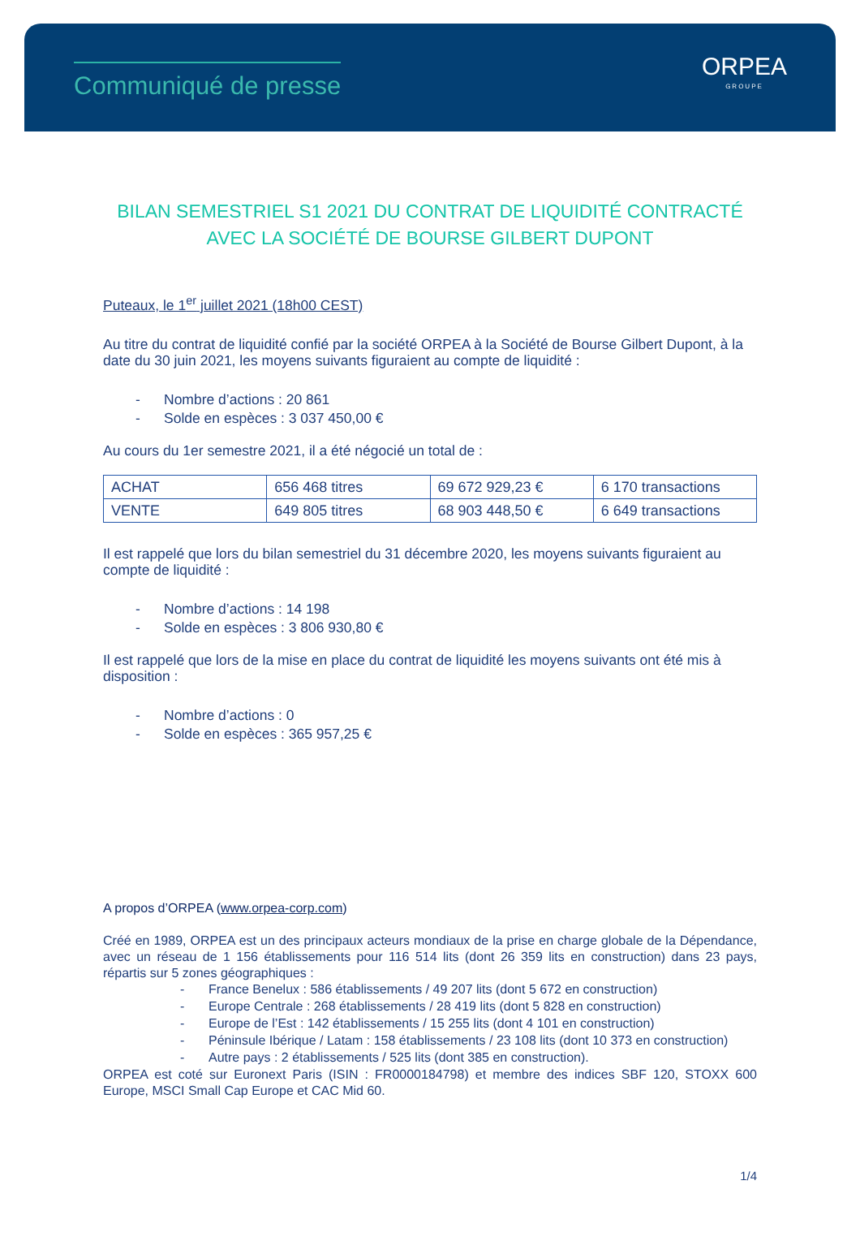Communiqué de presse
ORPEA
GROUPE
BILAN SEMESTRIEL S1 2021 DU CONTRAT DE LIQUIDITÉ CONTRACTÉ AVEC LA SOCIÉTÉ DE BOURSE GILBERT DUPONT
Puteaux, le 1<sup>er</sup> juillet 2021 (18h00 CEST)
Au titre du contrat de liquidité confié par la société ORPEA à la Société de Bourse Gilbert Dupont, à la date du 30 juin 2021, les moyens suivants figuraient au compte de liquidité :
- Nombre d’actions : 20 861
- Solde en espèces : 3 037 450,00 €
Au cours du 1er semestre 2021, il a été négocié un total de :
| ACHAT | 656 468 titres | 69 672 929,23 € | 6 170 transactions |
| VENTE | 649 805 titres | 68 903 448,50 € | 6 649 transactions |
Il est rappelé que lors du bilan semestriel du 31 décembre 2020, les moyens suivants figuraient au compte de liquidité :
- Nombre d’actions : 14 198
- Solde en espèces : 3 806 930,80 €
Il est rappelé que lors de la mise en place du contrat de liquidité les moyens suivants ont été mis à disposition :
- Nombre d’actions : 0
- Solde en espèces : 365 957,25 €
A propos d’ORPEA (www.orpea-corp.com)
Créé en 1989, ORPEA est un des principaux acteurs mondiaux de la prise en charge globale de la Dépendance, avec un réseau de 1 156 établissements pour 116 514 lits (dont 26 359 lits en construction) dans 23 pays, répartis sur 5 zones géographiques :
- France Benelux : 586 établissements / 49 207 lits (dont 5 672 en construction)
- Europe Centrale : 268 établissements / 28 419 lits (dont 5 828 en construction)
- Europe de l’Est : 142 établissements / 15 255 lits (dont 4 101 en construction)
- Péninsule Ibérique / Latam : 158 établissements / 23 108 lits (dont 10 373 en construction)
- Autre pays : 2 établissements / 525 lits (dont 385 en construction).
ORPEA est coté sur Euronext Paris (ISIN : FR0000184798) et membre des indices SBF 120, STOXX 600 Europe, MSCI Small Cap Europe et CAC Mid 60.
1/4